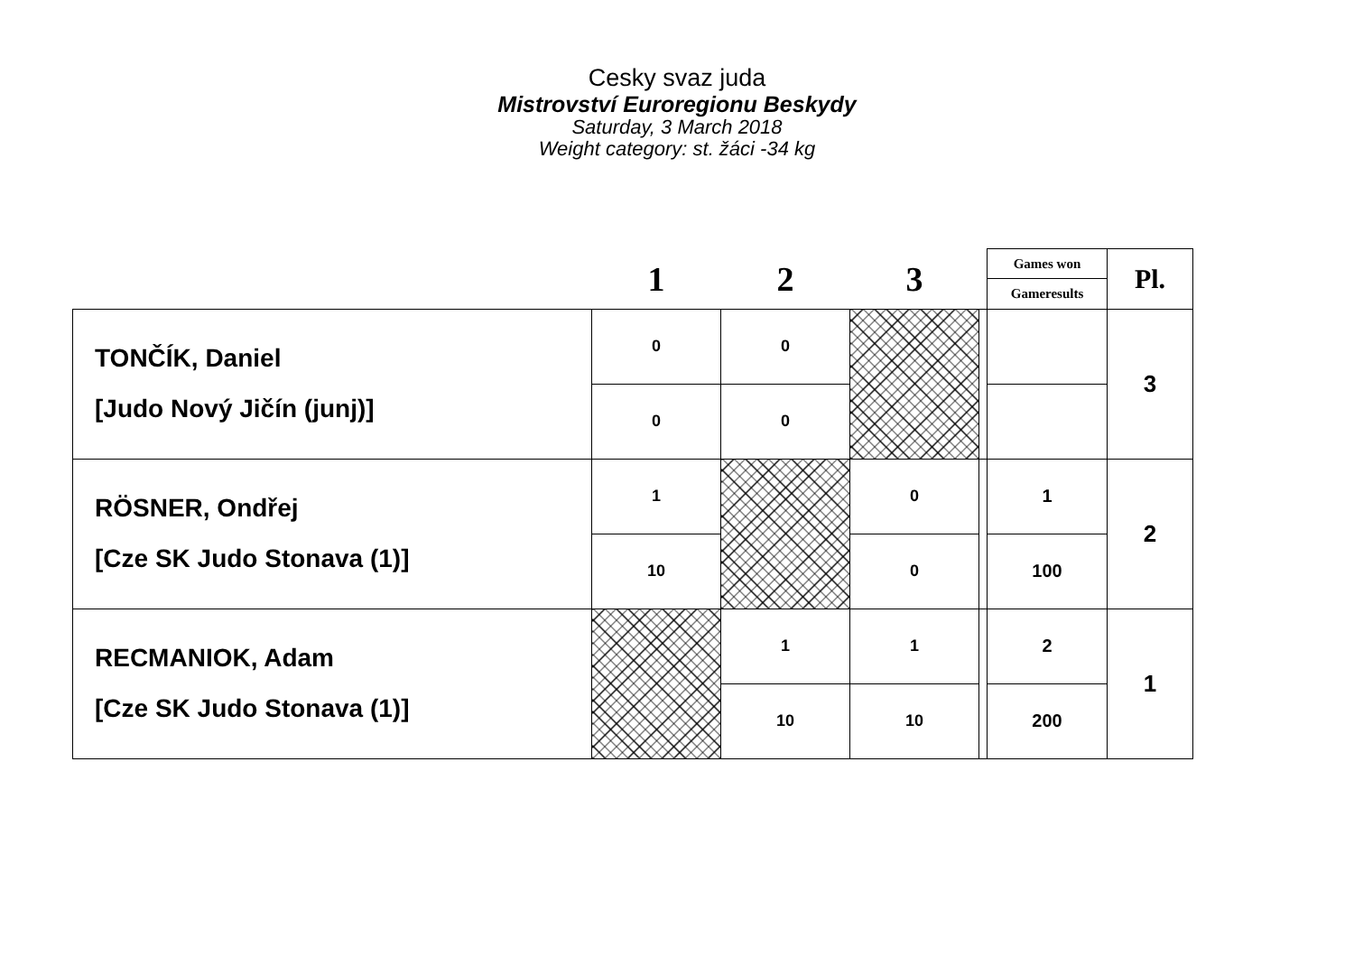Cesky svaz juda
Mistrovství Euroregionu Beskydy
Saturday, 3 March 2018
Weight category: st. žáci -34 kg
| | 1 | 2 | 3 | | Games won | Pl. |
| --- | --- | --- | --- | --- | --- | --- |
| | | | | | Gameresults | |
| TONČÍK, Daniel [Judo Nový Jičín (junj)] | 0 | 0 | | | | 3 |
| | 0 | 0 | | | | |
| RÖSNER, Ondřej [Cze SK Judo Stonava (1)] | 1 | | 0 | | 1 | 2 |
| | 10 | | 0 | | 100 | |
| RECMANIOK, Adam [Cze SK Judo Stonava (1)] | | 1 | 1 | | 2 | 1 |
| | | 10 | 10 | | 200 | |